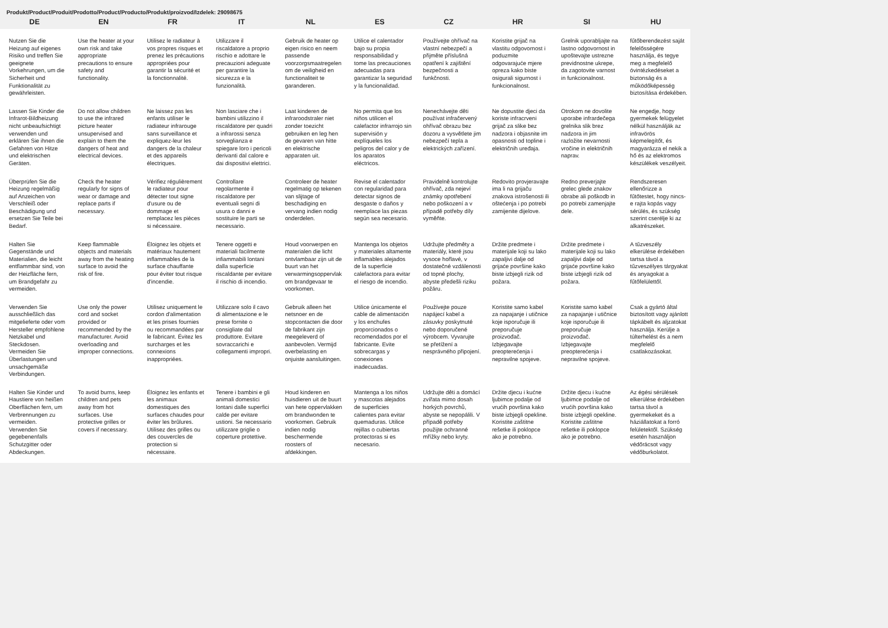Produkt/Product/Produit/Prodotto/Product/Producto/Produkt/proizvod/Izdelek: 29098675
| DE | EN | FR | IT | NL | ES | CZ | HR | SI | HU |
| --- | --- | --- | --- | --- | --- | --- | --- | --- | --- |
| Nutzen Sie die Heizung auf eigenes Risiko und treffen Sie geeignete Vorkehrungen, um die Sicherheit und Funktionalität zu gewährleisten. | Use the heater at your own risk and take appropriate precautions to ensure safety and functionality. | Utilisez le radiateur à vos propres risques et prenez les précautions appropriées pour garantir la sécurité et la fonctionnalité. | Utilizzare il riscaldatore a proprio rischio e adottare le precauzioni adeguate per garantire la sicurezza e la funzionalità. | Gebruik de heater op eigen risico en neem passende voorzorgsmaatregelen om de veiligheid en functionaliteit te garanderen. | Utilice el calentador bajo su propia responsabilidad y tome las precauciones adecuadas para garantizar la seguridad y la funcionalidad. | Používejte ohřívač na vlastní nebezpečí a přijměte příslušná opatření k zajištění bezpečnosti a funkčnosti. | Koristite grijač na vlastitu odgovornost i poduzmite odgovarajuće mjere opreza kako biste osigurali sigurnost i funkcionalnost. | Grelnik uporabljajte na lastno odgovornost in upoštevajte ustrezne previdnostne ukrepe, da zagotovite varnost in funkcionalnost. | fűtőberendezést saját felelősségére használja, és tegye meg a megfelelő óvintézkedéseket a biztonság és a működőképesség biztosítása érdekében. |
| Lassen Sie Kinder die Infrarot-Bildheizung nicht unbeaufsichtigt verwenden und erklären Sie ihnen die Gefahren von Hitze und elektrischen Geräten. | Do not allow children to use the infrared picture heater unsupervised and explain to them the dangers of heat and electrical devices. | Ne laissez pas les enfants utiliser le radiateur infrarouge sans surveillance et expliquez-leur les dangers de la chaleur et des appareils électriques. | Non lasciare che i bambini utilizzino il riscaldatore per quadri a infrarossi senza sorveglianza e spiegare loro i pericoli derivanti dal calore e dai dispositivi elettrici. | Laat kinderen de infraroodstraler niet zonder toezicht gebruiken en leg hen de gevaren van hitte en elektrische apparaten uit. | No permita que los niños utilicen el calefactor infrarrojo sin supervisión y explíqueles los peligros del calor y de los aparatos eléctricos. | Nenechávejte děti používat infračervený ohřívač obrazu bez dozoru a vysvětlete jim nebezpečí tepla a elektrických zařízení. | Ne dopustite djeci da koriste infracrveni grijač za slike bez nadzora i objasnite im opasnosti od topline i električnih uređaja. | Otrokom ne dovolite uporabe infrardečega grelnika slik brez nadzora in jim razložite nevarnosti vročine in električnih naprav. | Ne engedje, hogy gyermekek felügyelet nélkül használják az infravörös képmelegítőt, és magyarázza el nekik a hő és az elektromos készülékek veszélyeit. |
| Überprüfen Sie die Heizung regelmäßig auf Anzeichen von Verschleiß oder Beschädigung und ersetzen Sie Teile bei Bedarf. | Check the heater regularly for signs of wear or damage and replace parts if necessary. | Vérifiez régulièrement le radiateur pour détecter tout signe d'usure ou de dommage et remplacez les pièces si nécessaire. | Controllare regolarmente il riscaldatore per eventuali segni di usura o danni e sostituire le parti se necessario. | Controleer de heater regelmatig op tekenen van slijtage of beschadiging en vervang indien nodig onderdelen. | Revise el calentador con regularidad para detectar signos de desgaste o daños y reemplace las piezas según sea necesario. | Pravidelně kontrolujte ohřívač, zda nejeví známky opotřebení nebo poškození a v případě potřeby díly vyměňte. | Redovito provjeravajte ima li na grijaču znakova istrošenosti ili oštećenja i po potrebi zamijenite dijelove. | Redno preverjajte grelec glede znakov obrabe ali poškodb in po potrebi zamenjajte dele. | Rendszeresen ellenőrizze a fűtőtestet, hogy nincs-e rajta kopás vagy sérülés, és szükség szerint cserélje ki az alkatrészeket. |
| Halten Sie Gegenstände und Materialien, die leicht entflammbar sind, von der Heizfläche fern, um Brandgefahr zu vermeiden. | Keep flammable objects and materials away from the heating surface to avoid the risk of fire. | Éloignez les objets et matériaux hautement inflammables de la surface chauffante pour éviter tout risque d'incendie. | Tenere oggetti e materiali facilmente infiammabili lontani dalla superficie riscaldante per evitare il rischio di incendio. | Houd voorwerpen en materialen die licht ontvlambaar zijn uit de buurt van het verwarmingsoppervlak om brandgevaar te voorkomen. | Mantenga los objetos y materiales altamente inflamables alejados de la superficie calefactora para evitar el riesgo de incendio. | Udržujte předměty a materiály, které jsou vysoce hořlavé, v dostatečné vzdálenosti od topné plochy, abyste předešli riziku požáru. | Držite predmete i materijale koji su lako zapaljivi dalje od grijaće površine kako biste izbjegli rizik od požara. | Držite predmete i materijale koji su lako zapaljivi dalje od grijaće površine kako biste izbjegli rizik od požara. | A tűzveszély elkerülése érdekében tartsa távol a tűzveszélyes tárgyakat és anyagokat a fűtőfelülettől. |
| Verwenden Sie ausschließlich das mitgelieferte oder vom Hersteller empfohlene Netzkabel und Steckdosen. Vermeiden Sie Überlastungen und unsachgemäße Verbindungen. | Use only the power cord and socket provided or recommended by the manufacturer. Avoid overloading and improper connections. | Utilisez uniquement le cordon d'alimentation et les prises fournies ou recommandées par le fabricant. Évitez les surcharges et les connexions inappropriées. | Utilizzare solo il cavo di alimentazione e le prese fornite o consigliate dal produttore. Evitare sovraccarichi e collegamenti impropri. | Gebruik alleen het netsnoer en de stopcontacten die door de fabrikant zijn meegeleverd of aanbevolen. Vermijd overbelasting en onjuiste aansluitingen. | Utilice únicamente el cable de alimentación y los enchufes proporcionados o recomendados por el fabricante. Evite sobrecargas y conexiones inadecuadas. | Používejte pouze napájecí kabel a zásuvky poskytnuté nebo doporučené výrobcem. Vyvarujte se přetížení a nesprávného připojení. | Koristite samo kabel za napajanje i utičnice koje isporučuje ili preporučuje proizvođač. Izbjegavajte preopterećenja i nepravilne spojeve. | Koristite samo kabel za napajanje i utičnice koje isporučuje ili preporučuje proizvođač. Izbjegavajte preopterećenja i nepravilne spojeve. | Csak a gyártó által biztosított vagy ajánlott tápkábelt és aljzatokat használja. Kerülje a túlterhelést és a nem megfelelő csatlakozásokat. |
| Halten Sie Kinder und Haustiere von heißen Oberflächen fern, um Verbrennungen zu vermeiden. Verwenden Sie gegebenenfalls Schutzgitter oder Abdeckungen. | To avoid burns, keep children and pets away from hot surfaces. Use protective grilles or covers if necessary. | Éloignez les enfants et les animaux domestiques des surfaces chaudes pour éviter les brûlures. Utilisez des grilles ou des couvercles de protection si nécessaire. | Tenere i bambini e gli animali domestici lontani dalle superfici calde per evitare ustioni. Se necessario utilizzare griglie o coperture protettive. | Houd kinderen en huisdieren uit de buurt van hete oppervlakken om brandwonden te voorkomen. Gebruik indien nodig beschermende roosters of afdekkingen. | Mantenga a los niños y mascotas alejados de superficies calientes para evitar quemaduras. Utilice rejillas o cubiertas protectoras si es necesario. | Udržujte děti a domácí zvířata mimo dosah horkých povrchů, abyste se nepopálili. V případě potřeby použijte ochranné mřížky nebo kryty. | Držite djecu i kućne ljubimce podalje od vrućih površina kako biste izbjegli opekline. Koristite zaštitne rešetke ili poklopce ako je potrebno. | Držite djecu i kućne ljubimce podalje od vrućih površina kako biste izbjegli opekline. Koristite zaštitne rešetke ili poklopce ako je potrebno. | Az égési sérülések elkerülése érdekében tartsa távol a gyermekeket és a háziállatokat a forró felületektől. Szükség esetén használjon védőrácsot vagy védőburkolatot. |